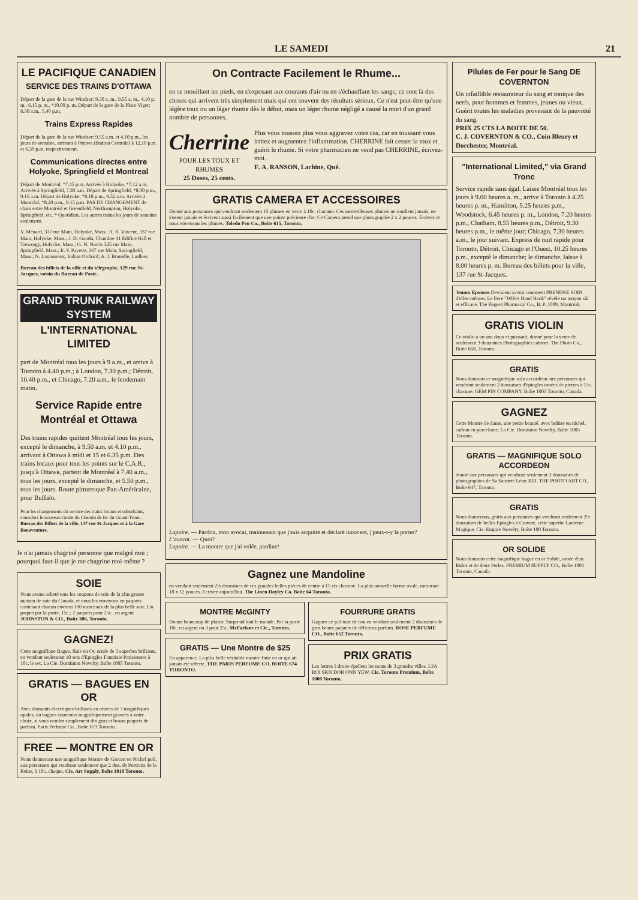LE SAMEDI 21
LE PACIFIQUE CANADIEN
SERVICE DES TRAINS D'OTTAWA
Départ de la gare de la rue Windsor: 9.30 a. m., 9.55 a. m., 4.10 p. m., 6.15 p. m., *10.00 p. m. Départ de la gare de la Place Viger: 8.30 a.m., 5.40 p.m.
Trains Express Rapides
Départ de la gare de la rue Windsor: 9.55 a.m. et 4.10 p.m., les jours de semaine, arrivant à Ottawa (Station Centrale) à 12.10 p.m. et 6.30 p.m. respectivement.
Communications directes entre Holyoke, Springfield et Montreal
Départ de Montréal, *7.45 p.m. Arrivée à Holyoke, *7.12 a.m. Arrivée à Springfield, 7.30 a.m. Départ de Springfield, *8.00 p.m., 9.15 a.m. Départ de Holyoke, *8.18 p.m., 9.32 a.m. Arrivée à Montréal, *8.20 p.m., 9.15 p.m. PAS DE CHANGEMENT de chars entre Montréal et Greenfield, Northampton, Holyoke, Springfield, etc. * Quotidien. Les autres trains les jours de semaine seulement.
V. Ménard, 337 rue Main, Holyoke, Mass.; A. R. Vincent, 337 rue Main, Holyoke, Mass.; J. D. Goodu, Chambre 41 Edifice Ball et Treworgy, Holyoke, Mass.; G. N. Norris 325 rue Main, Springfield, Mass.; E. F. Payette, 367 rue Main, Springfield, Mass.; N. Lamoureux, Indian Orchard; A. J. Brunelle, Ludlow.
Bureau des billets de la ville et du télégraphe, 129 rue St-Jacques, voisin du Bureau de Poste.
GRAND TRUNK RAILWAY SYSTEM
L'INTERNATIONAL LIMITED
part de Montréal tous les jours à 9 a.m., et arrive à Toronto à 4.40 p.m.; à London, 7.30 p.m.; Détroit, 10.40 p.m., et Chicago, 7.20 a.m., le lendemain matin.
Service Rapide entre Montréal et Ottawa
Des trains rapides quittent Montréal tous les jours, excepté le dimanche, à 9.50 a.m. et 4.10 p.m., arrivant à Ottawa à midi et 15 et 6.35 p.m. Des trains locaux pour tous les points sur le C.A.R., jusqu'à Ottawa, partent de Montréal à 7.40 a.m., tous les jours, excepté le dimanche, et 5.50 p.m., tous les jours. Route pittoresque Pan-Américaine, pour Buffalo.
Pour les changements du service des trains locaux et suburbains, consultez le nouveau Guide du Chemin de fer du Grand-Tronc. Bureau des Billets de la ville, 137 rue St-Jacques et à la Gare Bonaventure.
Je n'ai jamais chagriné personne que malgré moi ; pourquoi faut-il que je me chagrine moi-même ?
SOIE
Nous avons acheté tous les coupons de soie de la plus grosse maison de soie du Canada, et nous les envoyons en paquets contenant chacun environ 100 morceaux de la plus belle soie. Un paquet par la poste, 15c.; 2 paquets pour 25c., en argent JOHNSTON & CO., Boîte 306, Toronto.
GAGNEZ!
Cette magnifique Bague, finie en Or, ornée de 3 superbes brillants, en vendant seulement 10 sets d'Epingles Fantaisie Parisiennes à 10c. le set. La Cie. Dominion Novelty, Boîte 1005 Toronto.
GRATIS — BAGUES EN OR
Avec diamants électriques brillants ou ornées de 3 magnifiques opales, ou bagues souvenirs magnifiquement gravées à votre choix, si vous vendez simplement dix gros et beaux paquets de parfum. Paris Perfume Co., Boîte 673 Toronto.
FREE — MONTRE EN OR
Nous donnerons une magnifique Montre de Garcon en Nickel poli, aux personnes qui vendront seulement que 2 doz. de Portraits de la Reine, à 10c. chaque. Cie. Art Supply, Boîte 1010 Toronto.
On Contracte Facilement le Rhume...
en se mouillant les pieds, en s'exposant aux courants d'air ou en s'échauffant les sangs; ce sont là des choses qui arrivent très simplement mais qui ont souvent des résultats sérieux. Ce n'est peut-être qu'une légère toux ou un léger rhume dès le début, mais un léger rhume négligé a causé la mort d'un grand nombre de personnes.
Cherrine
POUR LES TOUX ET RHUMES
25 Doses, 25 cents.
Plus vous toussez plus vous aggravez votre cas, car en toussant vous irritez et augmentez l'inflammation. CHERRINE fait cesser la toux et guérit le rhume. Si votre pharmacien ne vend pas CHERRINE, écrivez-moi.
E. A. RANSON, Lachine, Qué.
GRATIS CAMERA ET ACCESSOIRES
Donné aux personnes qui vendront seulement 15 plumes en verre à 10c. chacune. Ces merveilleuses plumes ne rouillent jamais, ne s'usent jamais et écrivent aussi facilement que une pointe précieuse d'or. Ce Camera prend une photographie 2 x 2 pouces. Écrivez et nous enverrons les plumes. Toledo Pen Co., Boîte 615, Toronto.
Lapoire. — Pardon, mon avocat, maintenant que j'suis acquitté et déclaré innocent, j'peux-t-y la porter?
L'avocat. — Quoi?
Lapoire. — La montre que j'ai volée, pardine!
Gagnez une Mandoline
en vendant seulement 2½ douzaines de ces grandes belles pièces de centre à 15 cts chacune. La plus nouvelle forme ovale, mesurant 18 x 12 pouces. Ecrivez aujourd'hui. The Linen Doyley Co. Boîte 64 Toronto.
MONTRE McGINTY
Donne beaucoup de plaisir. Surprend tout le monde. Par la poste 10c. en argent ou 3 pour 25c. McFarlane et Cie., Toronto.
GRATIS — Une Montre de $25
En apparence. La plus belle véritable montre finie en or qui ait jamais été offerte. THE PARIS PERFUME CO. BOITE 674 TORONTO.
FOURRURE GRATIS
Gagnez ce joli tour de cou en vendant seulement 2 douzaines de gros beaux paquets de délicieux parfum. ROSE PERFUME CO., Boîte 652 Toronto.
PRIX GRATIS
Les lettres à droite épellent les noms de 3 grandes villes. LPA ROI SKN DOR ONN YEW. Cie. Toronto Premium, Boîte 1008 Toronto.
Pilules de Fer pour le Sang DE COVERNTON
Un infaillible restaurateur du sang et tonique des nerfs, pour hommes et femmes, jeunes ou vieux. Guérit toutes les maladies provenant de la pauvreté du sang.
PRIX 25 CTS LA BOITE DE 50.
C. J. COVERNTON & CO., Coin Bleury et Dorchester, Montréal.
"International Limited," via Grand Tronc
Service rapide sans égal. Laisse Montréal tous les jours à 9.00 heures a. m., arrive à Toronto à 4.25 heures p. m., Hamilton, 5.25 heures p.m., Woodstock, 6.45 heures p. m., London, 7.20 heures p.m., Chatham, 8.55 heures p.m., Détroit, 9.30 heures p.m., le même jour; Chicago, 7.30 heures a.m., le jour suivant. Express de nuit rapide pour Toronto, Détroit, Chicago et l'Ouest, 10.25 heures p.m., excepté le dimanche; le dimanche, laisse à 8.00 heures p. m. Bureau des billets pour la ville, 137 rue St-Jacques.
Jeunes Epouses Devraient savoir comment PRENDRE SOIN d'elles-mêmes. Le livre "Wife's Hand Book" révèle un moyen sûr et efficace. The Regent Pharmacal Co., B. P. 1009, Montréal.
GRATIS VIOLIN
Ce violin à un son doux et puissant, donné pour la vente de seulement 3 douzaines Photographies cabinet. The Photo Co., Boîte 668, Toronto.
GRATIS
Nous donnons ce magnifique solo accordéon aux personnes qui vendront seulement 2 douzaines d'épingles ornées de pierres à 15c. chacune. GEM PIN COMPANY, Boîte 1003 Toronto, Canada.
GAGNEZ
Cette Montre de dame, une petite beauté, avec boîtier en nickel, cadran en porcelaine. La Cie. Dominion Novelty, Boîte 1005 Toronto.
GRATIS — MAGNIFIQUE SOLO ACCORDEON
donné aux personnes qui vendront seulement 3 douzaines de photographies de Sa Sainteté Léon XIII. THE PHOTO ART CO., Boîte 647, Toronto.
GRATIS
Nous donnerons, gratis aux personnes qui vendront seulement 2½ douzaines de belles Epingles à Cravate, cette superbe Lanterne Magique. Cie. Empire Novelty, Boîte 100 Toronto.
OR SOLIDE
Nous donnons cette magnifique bague en or Solide, ornée d'un Rubis et de deux Perles. PREMIUM SUPPLY CO., Boîte 1001 Toronto, Canada.